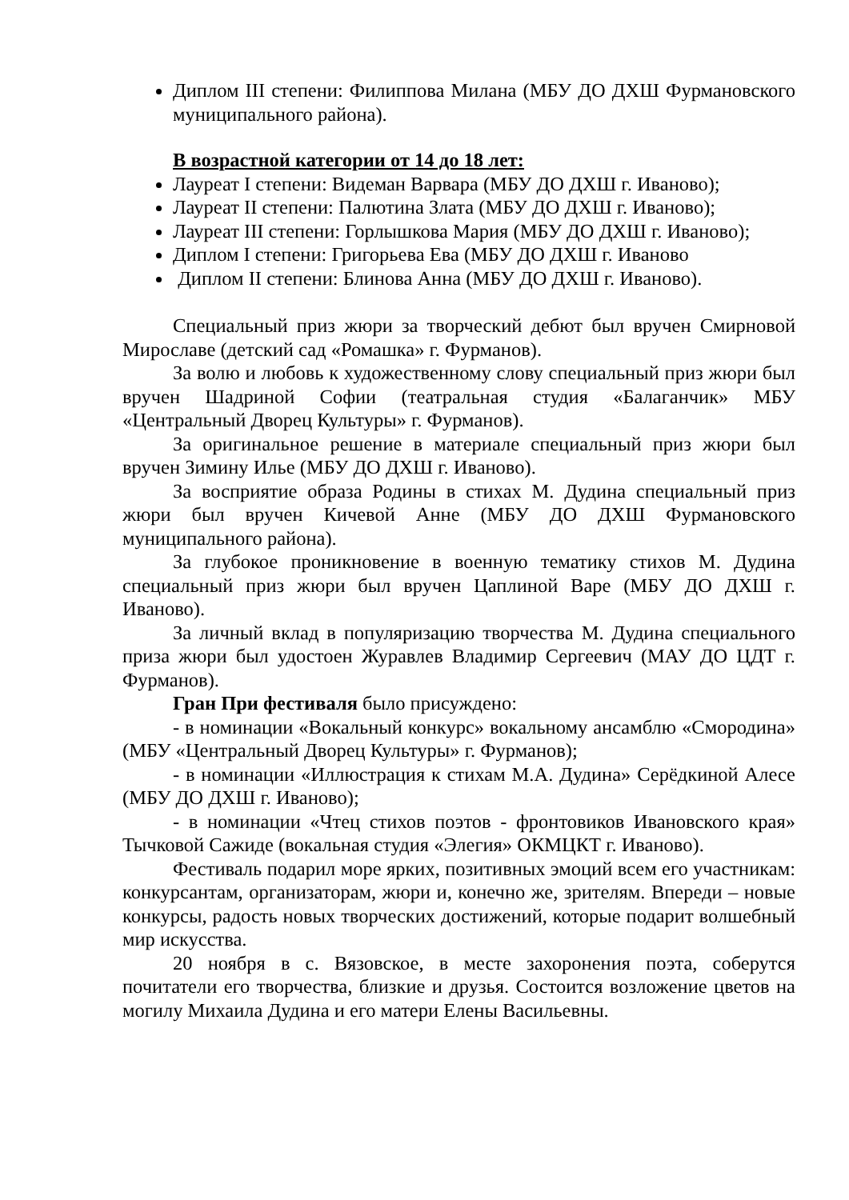Диплом III степени: Филиппова Милана (МБУ ДО ДХШ Фурмановского муниципального района).
В возрастной категории от 14 до 18 лет:
Лауреат I степени: Видеман Варвара (МБУ ДО ДХШ г. Иваново);
Лауреат II степени: Палютина Злата (МБУ ДО ДХШ г. Иваново);
Лауреат III степени: Горлышкова Мария (МБУ ДО ДХШ г. Иваново);
Диплом I степени: Григорьева Ева (МБУ ДО ДХШ г. Иваново
Диплом II степени: Блинова Анна (МБУ ДО ДХШ г. Иваново).
Специальный приз жюри за творческий дебют был вручен Смирновой Мирославе (детский сад «Ромашка» г. Фурманов).
За волю и любовь к художественному слову специальный приз жюри был вручен Шадриной Софии (театральная студия «Балаганчик» МБУ «Центральный Дворец Культуры» г. Фурманов).
За оригинальное решение в материале специальный приз жюри был вручен Зимину Илье (МБУ ДО ДХШ г. Иваново).
За восприятие образа Родины в стихах М. Дудина специальный приз жюри был вручен Кичевой Анне (МБУ ДО ДХШ Фурмановского муниципального района).
За глубокое проникновение в военную тематику стихов М. Дудина специальный приз жюри был вручен Цаплиной Варе (МБУ ДО ДХШ г. Иваново).
За личный вклад в популяризацию творчества М. Дудина специального приза жюри был удостоен Журавлев Владимир Сергеевич (МАУ ДО ЦДТ г. Фурманов).
Гран При фестиваля было присуждено:
- в номинации «Вокальный конкурс» вокальному ансамблю «Смородина» (МБУ «Центральный Дворец Культуры» г. Фурманов);
- в номинации «Иллюстрация к стихам М.А. Дудина» Серёдкиной Алесе (МБУ ДО ДХШ г. Иваново);
- в номинации «Чтец стихов поэтов - фронтовиков Ивановского края» Тычковой Сажиде (вокальная студия «Элегия» ОКМЦКТ г. Иваново).
Фестиваль подарил море ярких, позитивных эмоций всем его участникам: конкурсантам, организаторам, жюри и, конечно же, зрителям. Впереди – новые конкурсы, радость новых творческих достижений, которые подарит волшебный мир искусства.
20 ноября в с. Вязовское, в месте захоронения поэта, соберутся почитатели его творчества, близкие и друзья. Состоится возложение цветов на могилу Михаила Дудина и его матери Елены Васильевны.